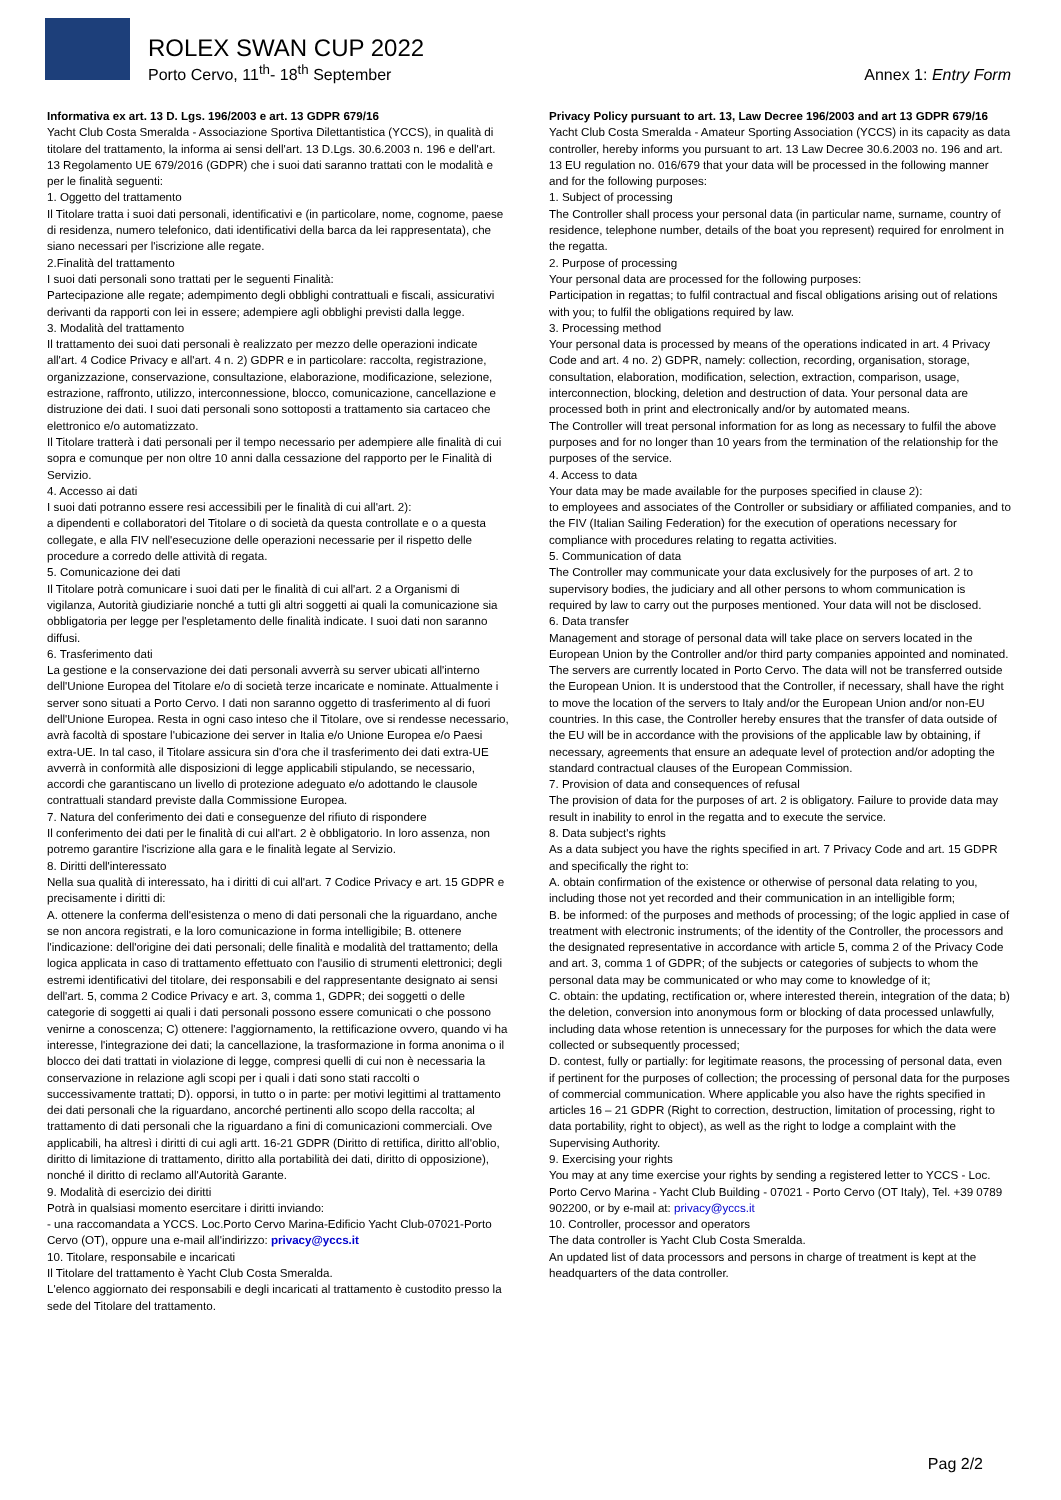ROLEX SWAN CUP 2022
Porto Cervo, 11<sup>th</sup>- 18<sup>th</sup> September
Annex 1: Entry Form
Informativa ex art. 13 D. Lgs. 196/2003 e art. 13 GDPR 679/16
Yacht Club Costa Smeralda - Associazione Sportiva Dilettantistica (YCCS), in qualità di titolare del trattamento, la informa ai sensi dell'art. 13 D.Lgs. 30.6.2003 n. 196 e dell'art. 13 Regolamento UE 679/2016 (GDPR) che i suoi dati saranno trattati con le modalità e per le finalità seguenti:
1. Oggetto del trattamento
Il Titolare tratta i suoi dati personali, identificativi e (in particolare, nome, cognome, paese di residenza, numero telefonico, dati identificativi della barca da lei rappresentata), che siano necessari per l'iscrizione alle regate.
2.Finalità del trattamento
I suoi dati personali sono trattati per le seguenti Finalità:
Partecipazione alle regate; adempimento degli obblighi contrattuali e fiscali, assicurativi derivanti da rapporti con lei in essere; adempiere agli obblighi previsti dalla legge.
3. Modalità del trattamento
Il trattamento dei suoi dati personali è realizzato per mezzo delle operazioni indicate all'art. 4 Codice Privacy e all'art. 4 n. 2) GDPR e in particolare: raccolta, registrazione, organizzazione, conservazione, consultazione, elaborazione, modificazione, selezione, estrazione, raffronto, utilizzo, interconnessione, blocco, comunicazione, cancellazione e distruzione dei dati. I suoi dati personali sono sottoposti a trattamento sia cartaceo che elettronico e/o automatizzato.
Il Titolare tratterà i dati personali per il tempo necessario per adempiere alle finalità di cui sopra e comunque per non oltre 10 anni dalla cessazione del rapporto per le Finalità di Servizio.
4. Accesso ai dati
I suoi dati potranno essere resi accessibili per le finalità di cui all'art. 2):
a dipendenti e collaboratori del Titolare o di società da questa controllate e o a questa collegate, e alla FIV nell'esecuzione delle operazioni necessarie per il rispetto delle procedure a corredo delle attività di regata.
5. Comunicazione dei dati
Il Titolare potrà comunicare i suoi dati per le finalità di cui all'art. 2 a Organismi di vigilanza, Autorità giudiziarie nonché a tutti gli altri soggetti ai quali la comunicazione sia obbligatoria per legge per l'espletamento delle finalità indicate. I suoi dati non saranno diffusi.
6. Trasferimento dati
La gestione e la conservazione dei dati personali avverrà su server ubicati all'interno dell'Unione Europea del Titolare e/o di società terze incaricate e nominate. Attualmente i server sono situati a Porto Cervo. I dati non saranno oggetto di trasferimento al di fuori dell'Unione Europea. Resta in ogni caso inteso che il Titolare, ove si rendesse necessario, avrà facoltà di spostare l'ubicazione dei server in Italia e/o Unione Europea e/o Paesi extra-UE. In tal caso, il Titolare assicura sin d'ora che il trasferimento dei dati extra-UE avverrà in conformità alle disposizioni di legge applicabili stipulando, se necessario, accordi che garantiscano un livello di protezione adeguato e/o adottando le clausole contrattuali standard previste dalla Commissione Europea.
7. Natura del conferimento dei dati e conseguenze del rifiuto di rispondere
Il conferimento dei dati per le finalità di cui all'art. 2 è obbligatorio. In loro assenza, non potremo garantire l'iscrizione alla gara e le finalità legate al Servizio.
8. Diritti dell'interessato
Nella sua qualità di interessato, ha i diritti di cui all'art. 7 Codice Privacy e art. 15 GDPR e precisamente i diritti di:
A. ottenere la conferma dell'esistenza o meno di dati personali che la riguardano, anche se non ancora registrati, e la loro comunicazione in forma intelligibile; B. ottenere l'indicazione: dell'origine dei dati personali; delle finalità e modalità del trattamento; della logica applicata in caso di trattamento effettuato con l'ausilio di strumenti elettronici; degli estremi identificativi del titolare, dei responsabili e del rappresentante designato ai sensi dell'art. 5, comma 2 Codice Privacy e art. 3, comma 1, GDPR; dei soggetti o delle categorie di soggetti ai quali i dati personali possono essere comunicati o che possono venirne a conoscenza; C) ottenere: l'aggiornamento, la rettificazione ovvero, quando vi ha interesse, l'integrazione dei dati; la cancellazione, la trasformazione in forma anonima o il blocco dei dati trattati in violazione di legge, compresi quelli di cui non è necessaria la conservazione in relazione agli scopi per i quali i dati sono stati raccolti o successivamente trattati; D). opporsi, in tutto o in parte: per motivi legittimi al trattamento dei dati personali che la riguardano, ancorché pertinenti allo scopo della raccolta; al trattamento di dati personali che la riguardano a fini di comunicazioni commerciali. Ove applicabili, ha altresì i diritti di cui agli artt. 16-21 GDPR (Diritto di rettifica, diritto all'oblio, diritto di limitazione di trattamento, diritto alla portabilità dei dati, diritto di opposizione), nonché il diritto di reclamo all'Autorità Garante.
9. Modalità di esercizio dei diritti
Potrà in qualsiasi momento esercitare i diritti inviando:
- una raccomandata a YCCS. Loc.Porto Cervo Marina-Edificio Yacht Club-07021-Porto Cervo (OT), oppure una e-mail all'indirizzo: privacy@yccs.it
10. Titolare, responsabile e incaricati
Il Titolare del trattamento è Yacht Club Costa Smeralda.
L'elenco aggiornato dei responsabili e degli incaricati al trattamento è custodito presso la sede del Titolare del trattamento.
Privacy Policy pursuant to art. 13, Law Decree 196/2003 and art 13 GDPR 679/16
Yacht Club Costa Smeralda - Amateur Sporting Association (YCCS) in its capacity as data controller, hereby informs you pursuant to art. 13 Law Decree 30.6.2003 no. 196 and art. 13 EU regulation no. 016/679 that your data will be processed in the following manner and for the following purposes:
1. Subject of processing
The Controller shall process your personal data (in particular name, surname, country of residence, telephone number, details of the boat you represent) required for enrolment in the regatta.
2. Purpose of processing
Your personal data are processed for the following purposes:
Participation in regattas; to fulfil contractual and fiscal obligations arising out of relations with you; to fulfil the obligations required by law.
3. Processing method
Your personal data is processed by means of the operations indicated in art. 4 Privacy Code and art. 4 no. 2) GDPR, namely: collection, recording, organisation, storage, consultation, elaboration, modification, selection, extraction, comparison, usage, interconnection, blocking, deletion and destruction of data. Your personal data are processed both in print and electronically and/or by automated means.
The Controller will treat personal information for as long as necessary to fulfil the above purposes and for no longer than 10 years from the termination of the relationship for the purposes of the service.
4. Access to data
Your data may be made available for the purposes specified in clause 2):
to employees and associates of the Controller or subsidiary or affiliated companies, and to the FIV (Italian Sailing Federation) for the execution of operations necessary for compliance with procedures relating to regatta activities.
5. Communication of data
The Controller may communicate your data exclusively for the purposes of art. 2 to supervisory bodies, the judiciary and all other persons to whom communication is required by law to carry out the purposes mentioned. Your data will not be disclosed.
6. Data transfer
Management and storage of personal data will take place on servers located in the European Union by the Controller and/or third party companies appointed and nominated. The servers are currently located in Porto Cervo. The data will not be transferred outside the European Union. It is understood that the Controller, if necessary, shall have the right to move the location of the servers to Italy and/or the European Union and/or non-EU countries. In this case, the Controller hereby ensures that the transfer of data outside of the EU will be in accordance with the provisions of the applicable law by obtaining, if necessary, agreements that ensure an adequate level of protection and/or adopting the standard contractual clauses of the European Commission.
7. Provision of data and consequences of refusal
The provision of data for the purposes of art. 2 is obligatory. Failure to provide data may result in inability to enrol in the regatta and to execute the service.
8. Data subject's rights
As a data subject you have the rights specified in art. 7 Privacy Code and art. 15 GDPR and specifically the right to:
A. obtain confirmation of the existence or otherwise of personal data relating to you, including those not yet recorded and their communication in an intelligible form;
B. be informed: of the purposes and methods of processing; of the logic applied in case of treatment with electronic instruments; of the identity of the Controller, the processors and the designated representative in accordance with article 5, comma 2 of the Privacy Code and art. 3, comma 1 of GDPR; of the subjects or categories of subjects to whom the personal data may be communicated or who may come to knowledge of it;
C. obtain: the updating, rectification or, where interested therein, integration of the data; b) the deletion, conversion into anonymous form or blocking of data processed unlawfully, including data whose retention is unnecessary for the purposes for which the data were collected or subsequently processed;
D. contest, fully or partially: for legitimate reasons, the processing of personal data, even if pertinent for the purposes of collection; the processing of personal data for the purposes of commercial communication. Where applicable you also have the rights specified in articles 16 – 21 GDPR (Right to correction, destruction, limitation of processing, right to data portability, right to object), as well as the right to lodge a complaint with the Supervising Authority.
9. Exercising your rights
You may at any time exercise your rights by sending a registered letter to YCCS - Loc. Porto Cervo Marina - Yacht Club Building - 07021 - Porto Cervo (OT Italy), Tel. +39 0789 902200, or by e-mail at: privacy@yccs.it
10. Controller, processor and operators
The data controller is Yacht Club Costa Smeralda.
An updated list of data processors and persons in charge of treatment is kept at the headquarters of the data controller.
Pag 2/2